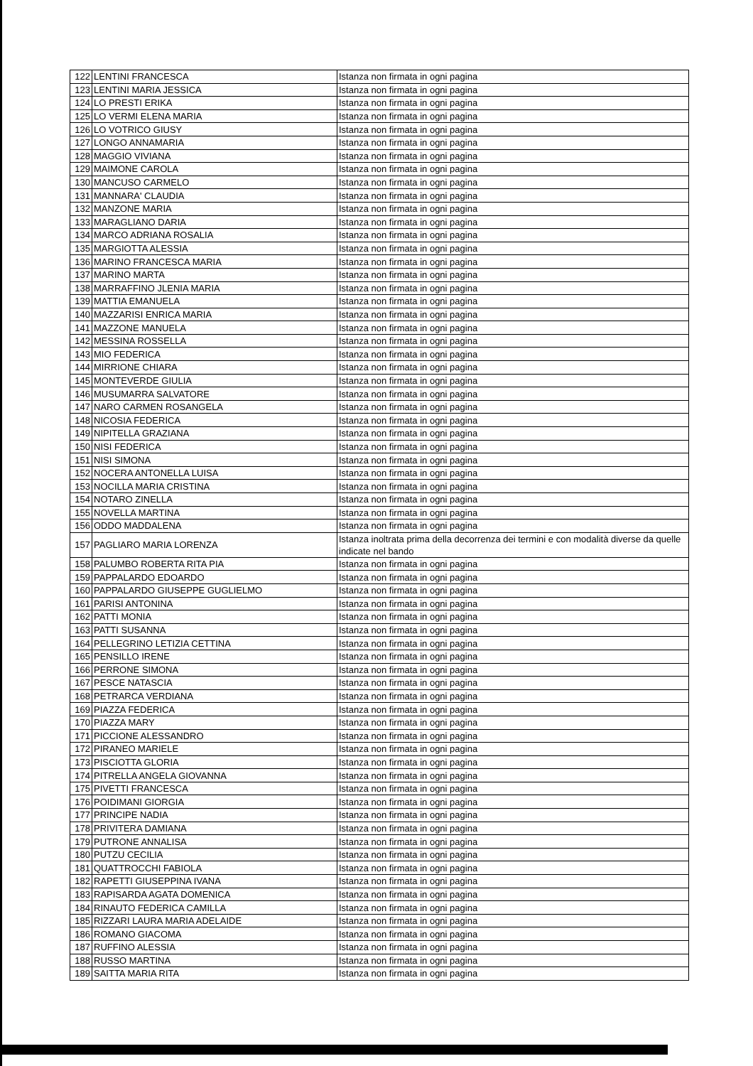| 122 | LENTINI FRANCESCA | Istanza non firmata in ogni pagina |
| 123 | LENTINI MARIA JESSICA | Istanza non firmata in ogni pagina |
| 124 | LO PRESTI ERIKA | Istanza non firmata in ogni pagina |
| 125 | LO VERMI ELENA MARIA | Istanza non firmata in ogni pagina |
| 126 | LO VOTRICO GIUSY | Istanza non firmata in ogni pagina |
| 127 | LONGO ANNAMARIA | Istanza non firmata in ogni pagina |
| 128 | MAGGIO VIVIANA | Istanza non firmata in ogni pagina |
| 129 | MAIMONE CAROLA | Istanza non firmata in ogni pagina |
| 130 | MANCUSO CARMELO | Istanza non firmata in ogni pagina |
| 131 | MANNARA' CLAUDIA | Istanza non firmata in ogni pagina |
| 132 | MANZONE MARIA | Istanza non firmata in ogni pagina |
| 133 | MARAGLIANO DARIA | Istanza non firmata in ogni pagina |
| 134 | MARCO ADRIANA ROSALIA | Istanza non firmata in ogni pagina |
| 135 | MARGIOTTA ALESSIA | Istanza non firmata in ogni pagina |
| 136 | MARINO FRANCESCA MARIA | Istanza non firmata in ogni pagina |
| 137 | MARINO MARTA | Istanza non firmata in ogni pagina |
| 138 | MARRAFFINO JLENIA MARIA | Istanza non firmata in ogni pagina |
| 139 | MATTIA EMANUELA | Istanza non firmata in ogni pagina |
| 140 | MAZZARISI ENRICA MARIA | Istanza non firmata in ogni pagina |
| 141 | MAZZONE MANUELA | Istanza non firmata in ogni pagina |
| 142 | MESSINA ROSSELLA | Istanza non firmata in ogni pagina |
| 143 | MIO FEDERICA | Istanza non firmata in ogni pagina |
| 144 | MIRRIONE CHIARA | Istanza non firmata in ogni pagina |
| 145 | MONTEVERDE GIULIA | Istanza non firmata in ogni pagina |
| 146 | MUSUMARRA SALVATORE | Istanza non firmata in ogni pagina |
| 147 | NARO CARMEN ROSANGELA | Istanza non firmata in ogni pagina |
| 148 | NICOSIA FEDERICA | Istanza non firmata in ogni pagina |
| 149 | NIPITELLA GRAZIANA | Istanza non firmata in ogni pagina |
| 150 | NISI FEDERICA | Istanza non firmata in ogni pagina |
| 151 | NISI SIMONA | Istanza non firmata in ogni pagina |
| 152 | NOCERA ANTONELLA LUISA | Istanza non firmata in ogni pagina |
| 153 | NOCILLA MARIA CRISTINA | Istanza non firmata in ogni pagina |
| 154 | NOTARO ZINELLA | Istanza non firmata in ogni pagina |
| 155 | NOVELLA MARTINA | Istanza non firmata in ogni pagina |
| 156 | ODDO MADDALENA | Istanza non firmata in ogni pagina |
| 157 | PAGLIARO MARIA LORENZA | Istanza inoltrata prima della decorrenza dei termini e con modalità diverse da quelle indicate nel bando |
| 158 | PALUMBO ROBERTA RITA PIA | Istanza non firmata in ogni pagina |
| 159 | PAPPALARDO EDOARDO | Istanza non firmata in ogni pagina |
| 160 | PAPPALARDO GIUSEPPE GUGLIELMO | Istanza non firmata in ogni pagina |
| 161 | PARISI ANTONINA | Istanza non firmata in ogni pagina |
| 162 | PATTI MONIA | Istanza non firmata in ogni pagina |
| 163 | PATTI SUSANNA | Istanza non firmata in ogni pagina |
| 164 | PELLEGRINO LETIZIA CETTINA | Istanza non firmata in ogni pagina |
| 165 | PENSILLO IRENE | Istanza non firmata in ogni pagina |
| 166 | PERRONE SIMONA | Istanza non firmata in ogni pagina |
| 167 | PESCE NATASCIA | Istanza non firmata in ogni pagina |
| 168 | PETRARCA VERDIANA | Istanza non firmata in ogni pagina |
| 169 | PIAZZA FEDERICA | Istanza non firmata in ogni pagina |
| 170 | PIAZZA MARY | Istanza non firmata in ogni pagina |
| 171 | PICCIONE ALESSANDRO | Istanza non firmata in ogni pagina |
| 172 | PIRANEO MARIELE | Istanza non firmata in ogni pagina |
| 173 | PISCIOTTA GLORIA | Istanza non firmata in ogni pagina |
| 174 | PITRELLA ANGELA GIOVANNA | Istanza non firmata in ogni pagina |
| 175 | PIVETTI FRANCESCA | Istanza non firmata in ogni pagina |
| 176 | POIDIMANI GIORGIA | Istanza non firmata in ogni pagina |
| 177 | PRINCIPE NADIA | Istanza non firmata in ogni pagina |
| 178 | PRIVITERA DAMIANA | Istanza non firmata in ogni pagina |
| 179 | PUTRONE ANNALISA | Istanza non firmata in ogni pagina |
| 180 | PUTZU CECILIA | Istanza non firmata in ogni pagina |
| 181 | QUATTROCCHI FABIOLA | Istanza non firmata in ogni pagina |
| 182 | RAPETTI GIUSEPPINA IVANA | Istanza non firmata in ogni pagina |
| 183 | RAPISARDA AGATA DOMENICA | Istanza non firmata in ogni pagina |
| 184 | RINAUTO FEDERICA CAMILLA | Istanza non firmata in ogni pagina |
| 185 | RIZZARI LAURA MARIA ADELAIDE | Istanza non firmata in ogni pagina |
| 186 | ROMANO GIACOMA | Istanza non firmata in ogni pagina |
| 187 | RUFFINO ALESSIA | Istanza non firmata in ogni pagina |
| 188 | RUSSO MARTINA | Istanza non firmata in ogni pagina |
| 189 | SAITTA MARIA RITA | Istanza non firmata in ogni pagina |